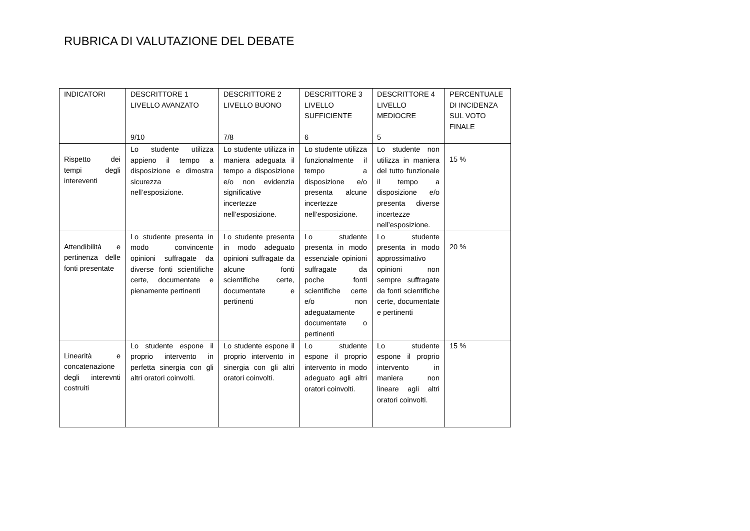RUBRICA DI VALUTAZIONE DEL DEBATE
| INDICATORI | DESCRITTORE 1 LIVELLO AVANZATO 9/10 | DESCRITTORE 2 LIVELLO BUONO 7/8 | DESCRITTORE 3 LIVELLO SUFFICIENTE 6 | DESCRITTORE 4 LIVELLO MEDIOCRE 5 | PERCENTUALE DI INCIDENZA SUL VOTO FINALE |
| Rispetto dei tempi degli intereventi | Lo studente utilizza appieno il tempo a disposizione e dimostra sicurezza nell’esposizione. | Lo studente utilizza in maniera adeguata il tempo a disposizione e/o non evidenzia significative incertezze nell’esposizione. | Lo studente utilizza funzionalmente il tempo a disposizione e/o presenta alcune incertezze nell’esposizione. | Lo studente non utilizza in maniera del tutto funzionale il tempo a disposizione e/o presenta diverse incertezze nell’esposizione. | 15 % |
| Attendibilità e pertinenza delle fonti presentate | Lo studente presenta in modo convincente opinioni suffragate da diverse fonti scientifiche certe, documentate e pienamente pertinenti | Lo studente presenta in modo adeguato opinioni suffragate da alcune fonti scientifiche certe, documentate e pertinenti | Lo studente presenta in modo essenziale opinioni suffragate da poche fonti scientifiche certe e/o non adeguatamente documentate o pertinenti | Lo studente presenta in modo approssimativo opinioni non sempre suffragate da fonti scientifiche certe, documentate e pertinenti | 20 % |
| Linearità e concatenazione degli interevnti costruiti | Lo studente espone il proprio intervento in perfetta sinergia con gli altri oratori coinvolti. | Lo studente espone il proprio intervento in sinergia con gli altri oratori coinvolti. | Lo studente espone il proprio intervento in modo adeguato agli altri oratori coinvolti. | Lo studente espone il proprio intervento in maniera non lineare agli altri oratori coinvolti. | 15 % |